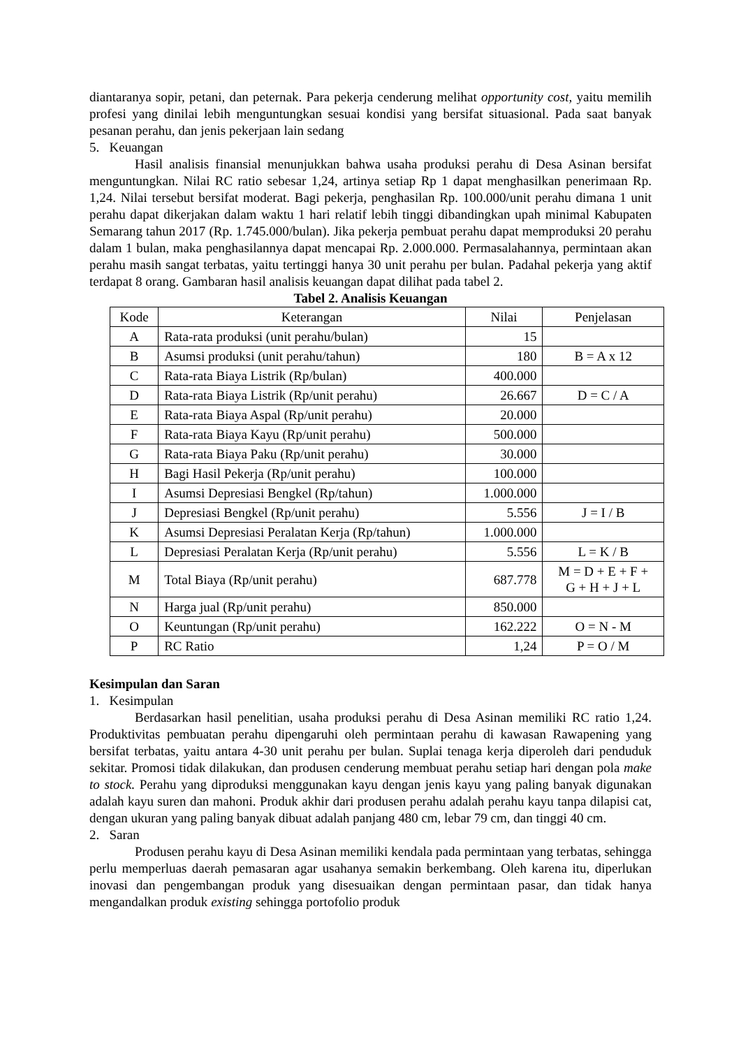diantaranya sopir, petani, dan peternak. Para pekerja cenderung melihat opportunity cost, yaitu memilih profesi yang dinilai lebih menguntungkan sesuai kondisi yang bersifat situasional. Pada saat banyak pesanan perahu, dan jenis pekerjaan lain sedang
5. Keuangan
Hasil analisis finansial menunjukkan bahwa usaha produksi perahu di Desa Asinan bersifat menguntungkan. Nilai RC ratio sebesar 1,24, artinya setiap Rp 1 dapat menghasilkan penerimaan Rp. 1,24. Nilai tersebut bersifat moderat. Bagi pekerja, penghasilan Rp. 100.000/unit perahu dimana 1 unit perahu dapat dikerjakan dalam waktu 1 hari relatif lebih tinggi dibandingkan upah minimal Kabupaten Semarang tahun 2017 (Rp. 1.745.000/bulan). Jika pekerja pembuat perahu dapat memproduksi 20 perahu dalam 1 bulan, maka penghasilannya dapat mencapai Rp. 2.000.000. Permasalahannya, permintaan akan perahu masih sangat terbatas, yaitu tertinggi hanya 30 unit perahu per bulan. Padahal pekerja yang aktif terdapat 8 orang. Gambaran hasil analisis keuangan dapat dilihat pada tabel 2.
Tabel 2. Analisis Keuangan
| Kode | Keterangan | Nilai | Penjelasan |
| A | Rata-rata produksi (unit perahu/bulan) | 15 | |
| B | Asumsi produksi (unit perahu/tahun) | 180 | B = A x 12 |
| C | Rata-rata Biaya Listrik (Rp/bulan) | 400.000 | |
| D | Rata-rata Biaya Listrik (Rp/unit perahu) | 26.667 | D = C / A |
| E | Rata-rata Biaya Aspal (Rp/unit perahu) | 20.000 | |
| F | Rata-rata Biaya Kayu (Rp/unit perahu) | 500.000 | |
| G | Rata-rata Biaya Paku (Rp/unit perahu) | 30.000 | |
| H | Bagi Hasil Pekerja (Rp/unit perahu) | 100.000 | |
| I | Asumsi Depresiasi Bengkel (Rp/tahun) | 1.000.000 | |
| J | Depresiasi Bengkel (Rp/unit perahu) | 5.556 | J = I / B |
| K | Asumsi Depresiasi Peralatan Kerja (Rp/tahun) | 1.000.000 | |
| L | Depresiasi Peralatan Kerja (Rp/unit perahu) | 5.556 | L = K / B |
| M | Total Biaya (Rp/unit perahu) | 687.778 | M = D + E + F + G + H + J + L |
| N | Harga jual (Rp/unit perahu) | 850.000 | |
| O | Keuntungan (Rp/unit perahu) | 162.222 | O = N - M |
| P | RC Ratio | 1,24 | P = O / M |
Kesimpulan dan Saran
1. Kesimpulan
Berdasarkan hasil penelitian, usaha produksi perahu di Desa Asinan memiliki RC ratio 1,24. Produktivitas pembuatan perahu dipengaruhi oleh permintaan perahu di kawasan Rawapening yang bersifat terbatas, yaitu antara 4-30 unit perahu per bulan. Suplai tenaga kerja diperoleh dari penduduk sekitar. Promosi tidak dilakukan, dan produsen cenderung membuat perahu setiap hari dengan pola make to stock. Perahu yang diproduksi menggunakan kayu dengan jenis kayu yang paling banyak digunakan adalah kayu suren dan mahoni. Produk akhir dari produsen perahu adalah perahu kayu tanpa dilapisi cat, dengan ukuran yang paling banyak dibuat adalah panjang 480 cm, lebar 79 cm, dan tinggi 40 cm.
2. Saran
Produsen perahu kayu di Desa Asinan memiliki kendala pada permintaan yang terbatas, sehingga perlu memperluas daerah pemasaran agar usahanya semakin berkembang. Oleh karena itu, diperlukan inovasi dan pengembangan produk yang disesuaikan dengan permintaan pasar, dan tidak hanya mengandalkan produk existing sehingga portofolio produk